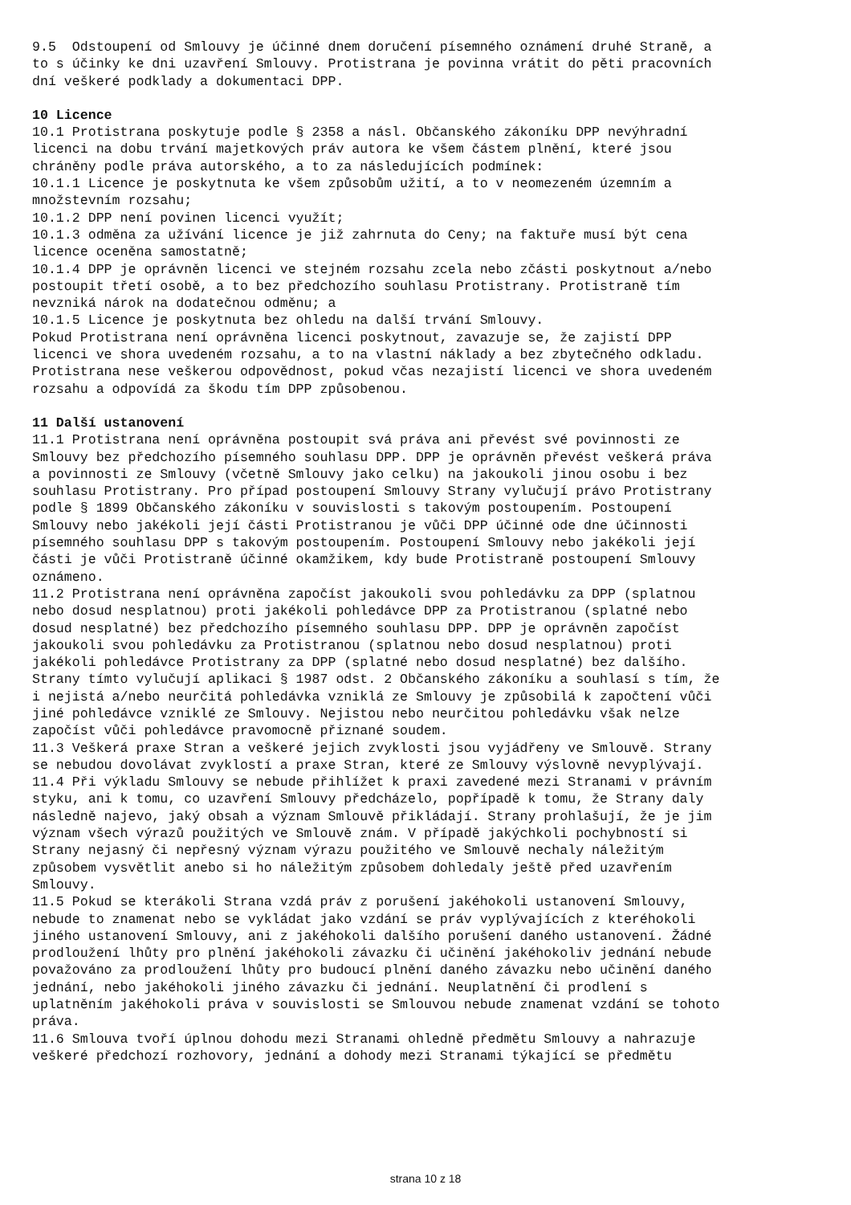9.5 Odstoupení od Smlouvy je účinné dnem doručení písemného oznámení druhé Straně, a to s účinky ke dni uzavření Smlouvy. Protistrana je povinna vrátit do pěti pracovních dní veškeré podklady a dokumentaci DPP.
10 Licence
10.1 Protistrana poskytuje podle § 2358 a násl. Občanského zákoníku DPP nevýhradní licenci na dobu trvání majetkových práv autora ke všem částem plnění, které jsou chráněny podle práva autorského, a to za následujících podmínek: 10.1.1 Licence je poskytnuta ke všem způsobům užití, a to v neomezeném územním a množstevním rozsahu; 10.1.2 DPP není povinen licenci využít; 10.1.3 odměna za užívání licence je již zahrnuta do Ceny; na faktuře musí být cena licence oceněna samostatně; 10.1.4 DPP je oprávněn licenci ve stejném rozsahu zcela nebo zčásti poskytnout a/nebo postoupit třetí osobě, a to bez předchozího souhlasu Protistrany. Protistraně tím nevzniká nárok na dodatečnou odměnu; a 10.1.5 Licence je poskytnuta bez ohledu na další trvání Smlouvy. Pokud Protistrana není oprávněna licenci poskytnout, zavazuje se, že zajistí DPP licenci ve shora uvedeném rozsahu, a to na vlastní náklady a bez zbytečného odkladu. Protistrana nese veškerou odpovědnost, pokud včas nezajistí licenci ve shora uvedeném rozsahu a odpovídá za škodu tím DPP způsobenou.
11 Další ustanovení
11.1 Protistrana není oprávněna postoupit svá práva ani převést své povinnosti ze Smlouvy bez předchozího písemného souhlasu DPP. DPP je oprávněn převést veškerá práva a povinnosti ze Smlouvy (včetně Smlouvy jako celku) na jakoukoli jinou osobu i bez souhlasu Protistrany. Pro případ postoupení Smlouvy Strany vylučují právo Protistrany podle § 1899 Občanského zákoníku v souvislosti s takovým postoupením. Postoupení Smlouvy nebo jakékoli její části Protistranou je vůči DPP účinné ode dne účinnosti písemného souhlasu DPP s takovým postoupením. Postoupení Smlouvy nebo jakékoli její části je vůči Protistraně účinné okamžikem, kdy bude Protistraně postoupení Smlouvy oznámeno. 11.2 Protistrana není oprávněna započíst jakoukoli svou pohledávku za DPP (splatnou nebo dosud nesplatnou) proti jakékoli pohledávce DPP za Protistranou (splatné nebo dosud nesplatné) bez předchozího písemného souhlasu DPP. DPP je oprávněn započíst jakoukoli svou pohledávku za Protistranou (splatnou nebo dosud nesplatnou) proti jakékoli pohledávce Protistrany za DPP (splatné nebo dosud nesplatné) bez dalšího. Strany tímto vylučují aplikaci § 1987 odst. 2 Občanského zákoníku a souhlasí s tím, že i nejistá a/nebo neurčitá pohledávka vzniklá ze Smlouvy je způsobilá k započtení vůči jiné pohledávce vzniklé ze Smlouvy. Nejistou nebo neurčitou pohledávku však nelze započíst vůči pohledávce pravomocně přiznané soudem. 11.3 Veškerá praxe Stran a veškeré jejich zvyklosti jsou vyjádřeny ve Smlouvě. Strany se nebudou dovolávat zvyklostí a praxe Stran, které ze Smlouvy výslovně nevyplývají. 11.4 Při výkladu Smlouvy se nebude přihlížet k praxi zavedené mezi Stranami v právním styku, ani k tomu, co uzavření Smlouvy předcházelo, popřípadě k tomu, že Strany daly následně najevo, jaký obsah a význam Smlouvě přikládají. Strany prohlašují, že je jim význam všech výrazů použitých ve Smlouvě znám. V případě jakýchkoli pochybností si Strany nejasný či nepřesný význam výrazu použitého ve Smlouvě nechaly náležitým způsobem vysvětlit anebo si ho náležitým způsobem dohledaly ještě před uzavřením Smlouvy. 11.5 Pokud se kterákoli Strana vzdá práv z porušení jakéhokoli ustanovení Smlouvy, nebude to znamenat nebo se vykládat jako vzdání se práv vyplývajících z kteréhokoli jiného ustanovení Smlouvy, ani z jakéhokoli dalšího porušení daného ustanovení. Žádné prodloužení lhůty pro plnění jakéhokoli závazku či učinění jakéhokoliv jednání nebude považováno za prodloužení lhůty pro budoucí plnění daného závazku nebo učinění daného jednání, nebo jakéhokoli jiného závazku či jednání. Neuplatnění či prodlení s uplatněním jakéhokoli práva v souvislosti se Smlouvou nebude znamenat vzdání se tohoto práva. 11.6 Smlouva tvoří úplnou dohodu mezi Stranami ohledně předmětu Smlouvy a nahrazuje veškeré předchozí rozhovory, jednání a dohody mezi Stranami týkající se předmětu
strana 10 z 18